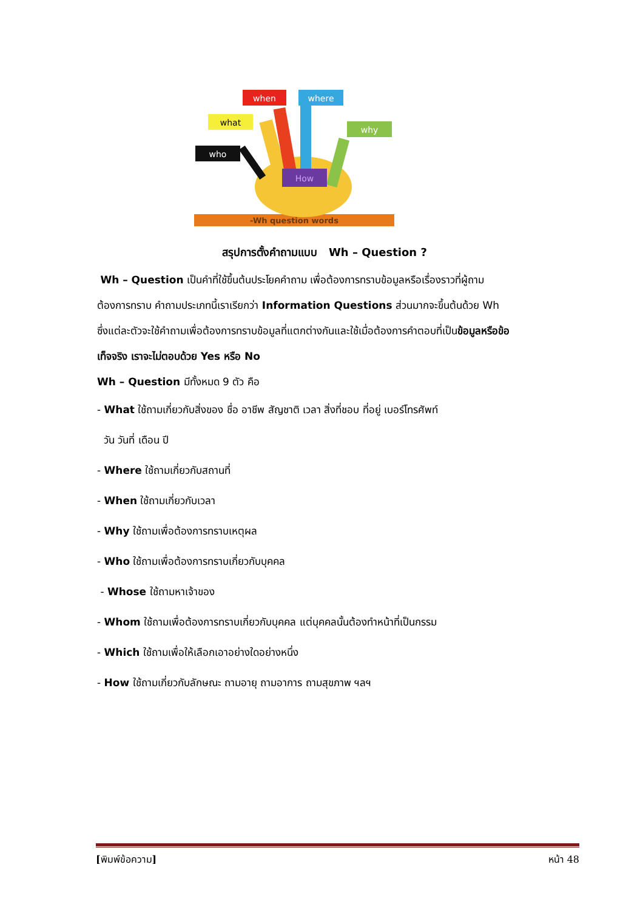-Wh question words
when
where
what
why
who
How
สรุปการตั้งคำถามแบบ Wh – Question ?
Wh – Question เป็นคำที่ใช้ขึ้นต้นประโยคคำถาม เพื่อต้องการทราบข้อมูลหรือเรื่องราวที่ผู้ถามต้องการทราบ คำถามประเภทนี้เราเรียกว่า Information Questions ส่วนมากจะขึ้นต้นด้วย Wh ซึ่งแต่ละตัวจะใช้คำถามเพื่อต้องการทราบข้อมูลที่แตกต่างกันและใช้เมื่อต้องการคำตอบที่เป็นข้อมูลหรือข้อเท็จจริง เราจะไม่ตอบด้วย Yes หรือ No
Wh – Question มีทั้งหมด 9 ตัว คือ
- What ใช้ถามเกี่ยวกับสิ่งของ ชื่อ อาชีพ สัญชาติ เวลา สิ่งที่ชอบ ที่อยู่ เบอร์โทรศัพท์
วัน วันที่ เดือน ปี
- Where ใช้ถามเกี่ยวกับสถานที่
- When ใช้ถามเกี่ยวกับเวลา
- Why ใช้ถามเพื่อต้องการทราบเหตุผล
- Who ใช้ถามเพื่อต้องการทราบเกี่ยวกับบุคคล
- Whose ใช้ถามหาเจ้าของ
- Whom ใช้ถามเพื่อต้องการทราบเกี่ยวกับบุคคล แต่บุคคลนั้นต้องทำหน้าที่เป็นกรรม
- Which ใช้ถามเพื่อให้เลือกเอาอย่างใดอย่างหนึ่ง
- How ใช้ถามเกี่ยวกับลักษณะ ถามอายุ ถามอาการ ถามสุขภาพ ฯลฯ
[พิมพ์ข้อความ] หน้า 48